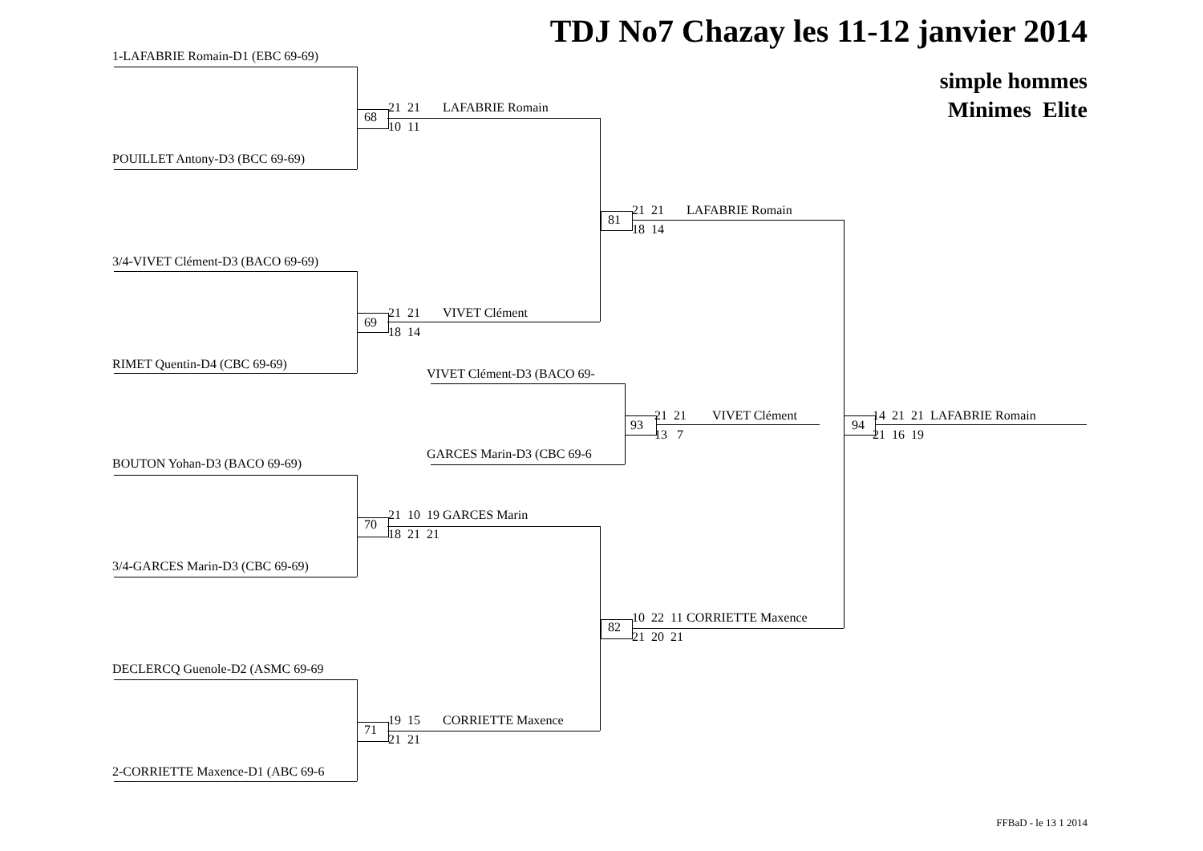TDJ No7 Chazay les 11-12 janvier 2014
simple hommes
Minimes Elite
1-LAFABRIE Romain-D1 (EBC 69-69)
POUILLET Antony-D3 (BCC 69-69)
68
21
21
10
11
LAFABRIE Romain
3/4-VIVET Clément-D3 (BACO 69-69)
RIMET Quentin-D4 (CBC 69-69)
69
21
21
18
14
VIVET Clément
81
21
21
18
14
LAFABRIE Romain
VIVET Clément-D3 (BACO 69-
GARCES Marin-D3 (CBC 69-6
93
21
21
13
7
VIVET Clément
94
14
21
21
21
16
19
LAFABRIE Romain
BOUTON Yohan-D3 (BACO 69-69)
3/4-GARCES Marin-D3 (CBC 69-69)
70
21
10
19
18
21
21
GARCES Marin
82
10
22
11
21
20
21
CORRIETTE Maxence
DECLERCQ Guenole-D2 (ASMC 69-69
2-CORRIETTE Maxence-D1 (ABC 69-6
71
19
15
21
21
CORRIETTE Maxence
FFBaD - le 13 1 2014